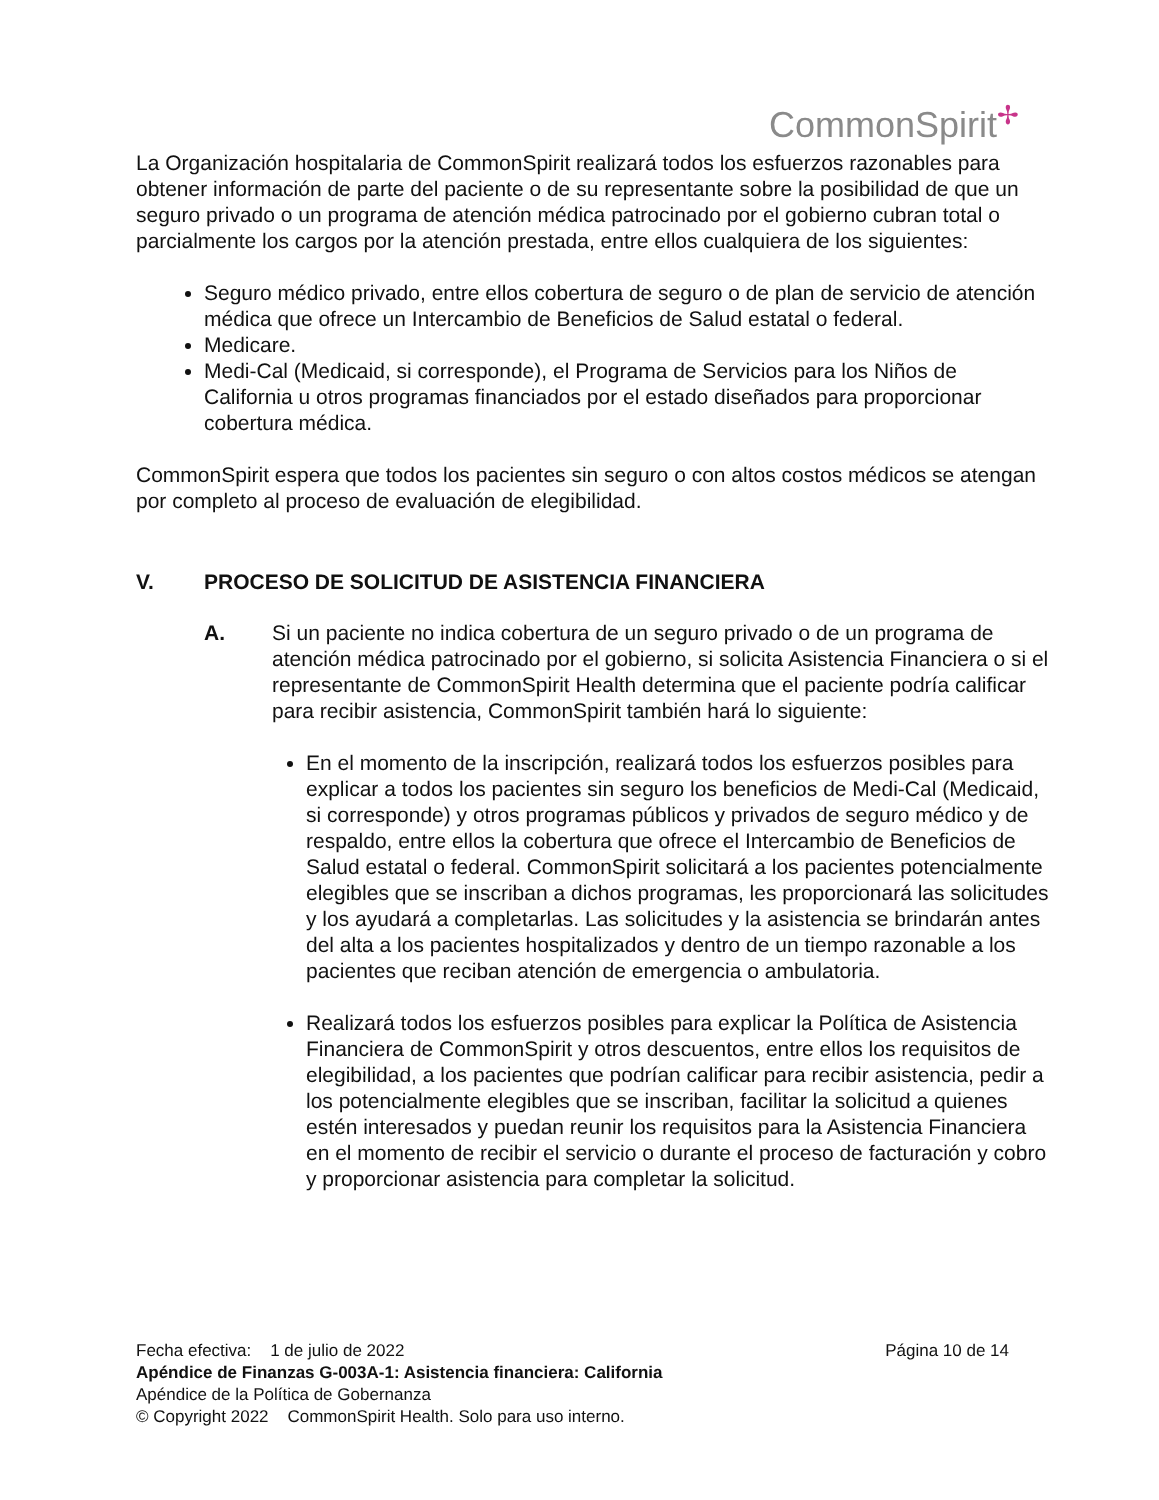CommonSpirit<sup>✢</sup>
La Organización hospitalaria de CommonSpirit realizará todos los esfuerzos razonables para obtener información de parte del paciente o de su representante sobre la posibilidad de que un seguro privado o un programa de atención médica patrocinado por el gobierno cubran total o parcialmente los cargos por la atención prestada, entre ellos cualquiera de los siguientes:
Seguro médico privado, entre ellos cobertura de seguro o de plan de servicio de atención médica que ofrece un Intercambio de Beneficios de Salud estatal o federal.
Medicare.
Medi-Cal (Medicaid, si corresponde), el Programa de Servicios para los Niños de California u otros programas financiados por el estado diseñados para proporcionar cobertura médica.
CommonSpirit espera que todos los pacientes sin seguro o con altos costos médicos se atengan por completo al proceso de evaluación de elegibilidad.
V. PROCESO DE SOLICITUD DE ASISTENCIA FINANCIERA
A.
Si un paciente no indica cobertura de un seguro privado o de un programa de atención médica patrocinado por el gobierno, si solicita Asistencia Financiera o si el representante de CommonSpirit Health determina que el paciente podría calificar para recibir asistencia, CommonSpirit también hará lo siguiente:
En el momento de la inscripción, realizará todos los esfuerzos posibles para explicar a todos los pacientes sin seguro los beneficios de Medi-Cal (Medicaid, si corresponde) y otros programas públicos y privados de seguro médico y de respaldo, entre ellos la cobertura que ofrece el Intercambio de Beneficios de Salud estatal o federal. CommonSpirit solicitará a los pacientes potencialmente elegibles que se inscriban a dichos programas, les proporcionará las solicitudes y los ayudará a completarlas. Las solicitudes y la asistencia se brindarán antes del alta a los pacientes hospitalizados y dentro de un tiempo razonable a los pacientes que reciban atención de emergencia o ambulatoria.
Realizará todos los esfuerzos posibles para explicar la Política de Asistencia Financiera de CommonSpirit y otros descuentos, entre ellos los requisitos de elegibilidad, a los pacientes que podrían calificar para recibir asistencia, pedir a los potencialmente elegibles que se inscriban, facilitar la solicitud a quienes estén interesados y puedan reunir los requisitos para la Asistencia Financiera en el momento de recibir el servicio o durante el proceso de facturación y cobro y proporcionar asistencia para completar la solicitud.
Fecha efectiva: 1 de julio de 2022 Página 10 de 14
Apéndice de Finanzas G-003A-1: Asistencia financiera: California
Apéndice de la Política de Gobernanza
© Copyright 2022 CommonSpirit Health. Solo para uso interno.